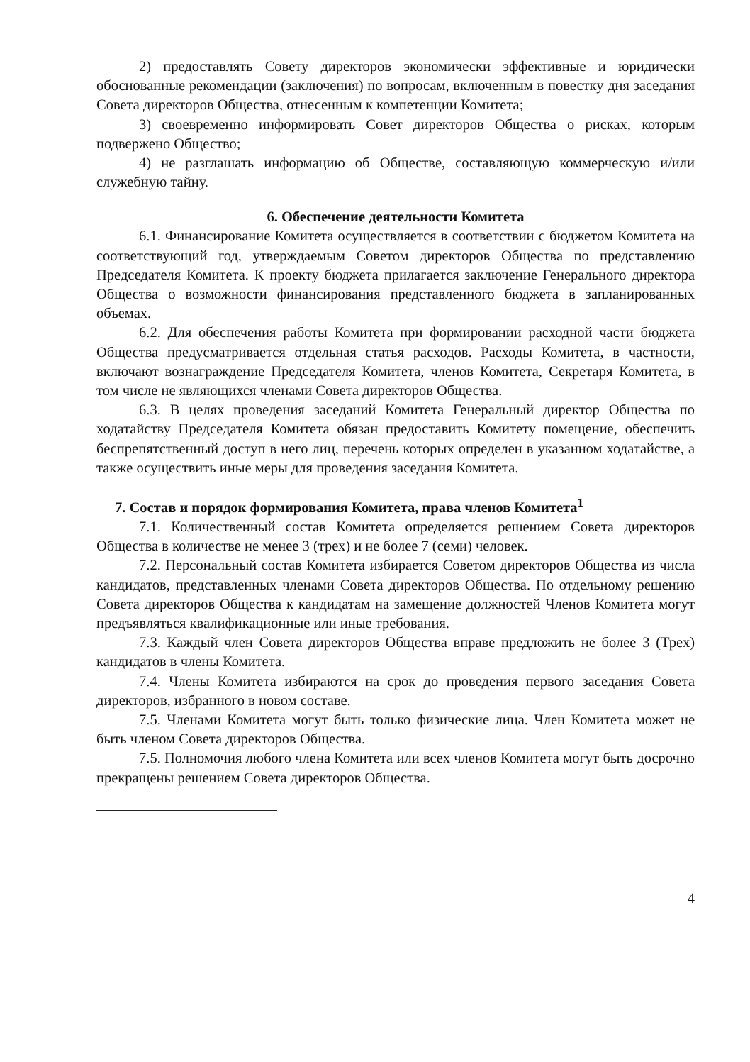2) предоставлять Совету директоров экономически эффективные и юридически обоснованные рекомендации (заключения) по вопросам, включенным в повестку дня заседания Совета директоров Общества, отнесенным к компетенции Комитета;
3) своевременно информировать Совет директоров Общества о рисках, которым подвержено Общество;
4) не разглашать информацию об Обществе, составляющую коммерческую и/или служебную тайну.
6. Обеспечение деятельности Комитета
6.1. Финансирование Комитета осуществляется в соответствии с бюджетом Комитета на соответствующий год, утверждаемым Советом директоров Общества по представлению Председателя Комитета. К проекту бюджета прилагается заключение Генерального директора Общества о возможности финансирования представленного бюджета в запланированных объемах.
6.2. Для обеспечения работы Комитета при формировании расходной части бюджета Общества предусматривается отдельная статья расходов. Расходы Комитета, в частности, включают вознаграждение Председателя Комитета, членов Комитета, Секретаря Комитета, в том числе не являющихся членами Совета директоров Общества.
6.3. В целях проведения заседаний Комитета Генеральный директор Общества по ходатайству Председателя Комитета обязан предоставить Комитету помещение, обеспечить беспрепятственный доступ в него лиц, перечень которых определен в указанном ходатайстве, а также осуществить иные меры для проведения заседания Комитета.
7. Состав и порядок формирования Комитета, права членов Комитета<sup>1</sup>
7.1. Количественный состав Комитета определяется решением Совета директоров Общества в количестве не менее 3 (трех) и не более 7 (семи) человек.
7.2. Персональный состав Комитета избирается Советом директоров Общества из числа кандидатов, представленных членами Совета директоров Общества. По отдельному решению Совета директоров Общества к кандидатам на замещение должностей Членов Комитета могут предъявляться квалификационные или иные требования.
7.3. Каждый член Совета директоров Общества вправе предложить не более 3 (Трех) кандидатов в члены Комитета.
7.4. Члены Комитета избираются на срок до проведения первого заседания Совета директоров, избранного в новом составе.
7.5. Членами Комитета могут быть только физические лица. Член Комитета может не быть членом Совета директоров Общества.
7.5. Полномочия любого члена Комитета или всех членов Комитета могут быть досрочно прекращены решением Совета директоров Общества.
4